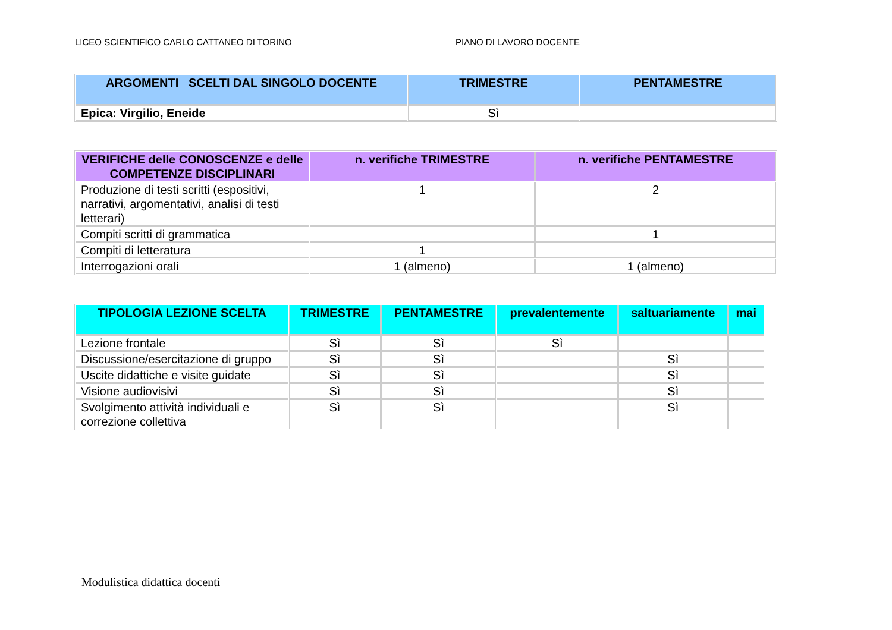LICEO SCIENTIFICO CARLO CATTANEO DI TORINO PIANO DI LAVORO DOCENTE
| ARGOMENTI SCELTI DAL SINGOLO DOCENTE | TRIMESTRE | PENTAMESTRE |
| --- | --- | --- |
| Epica: Virgilio, Eneide | Sì | |
| VERIFICHE delle CONOSCENZE e delle COMPETENZE DISCIPLINARI | n. verifiche TRIMESTRE | n. verifiche PENTAMESTRE |
| --- | --- | --- |
| Produzione di testi scritti (espositivi, narrativi, argomentativi, analisi di testi letterari) | 1 | 2 |
| Compiti scritti di grammatica | | 1 |
| Compiti di letteratura | 1 | |
| Interrogazioni orali | 1 (almeno) | 1 (almeno) |
| TIPOLOGIA LEZIONE SCELTA | TRIMESTRE | PENTAMESTRE | prevalentemente | saltuariamente | mai |
| --- | --- | --- | --- | --- | --- |
| Lezione frontale | Sì | Sì | Sì | | |
| Discussione/esercitazione di gruppo | Sì | Sì | | Sì | |
| Uscite didattiche e visite guidate | Sì | Sì | | Sì | |
| Visione audiovisivi | Sì | Sì | | Sì | |
| Svolgimento attività individuali e correzione collettiva | Sì | Sì | | Sì | |
Modulistica didattica docenti